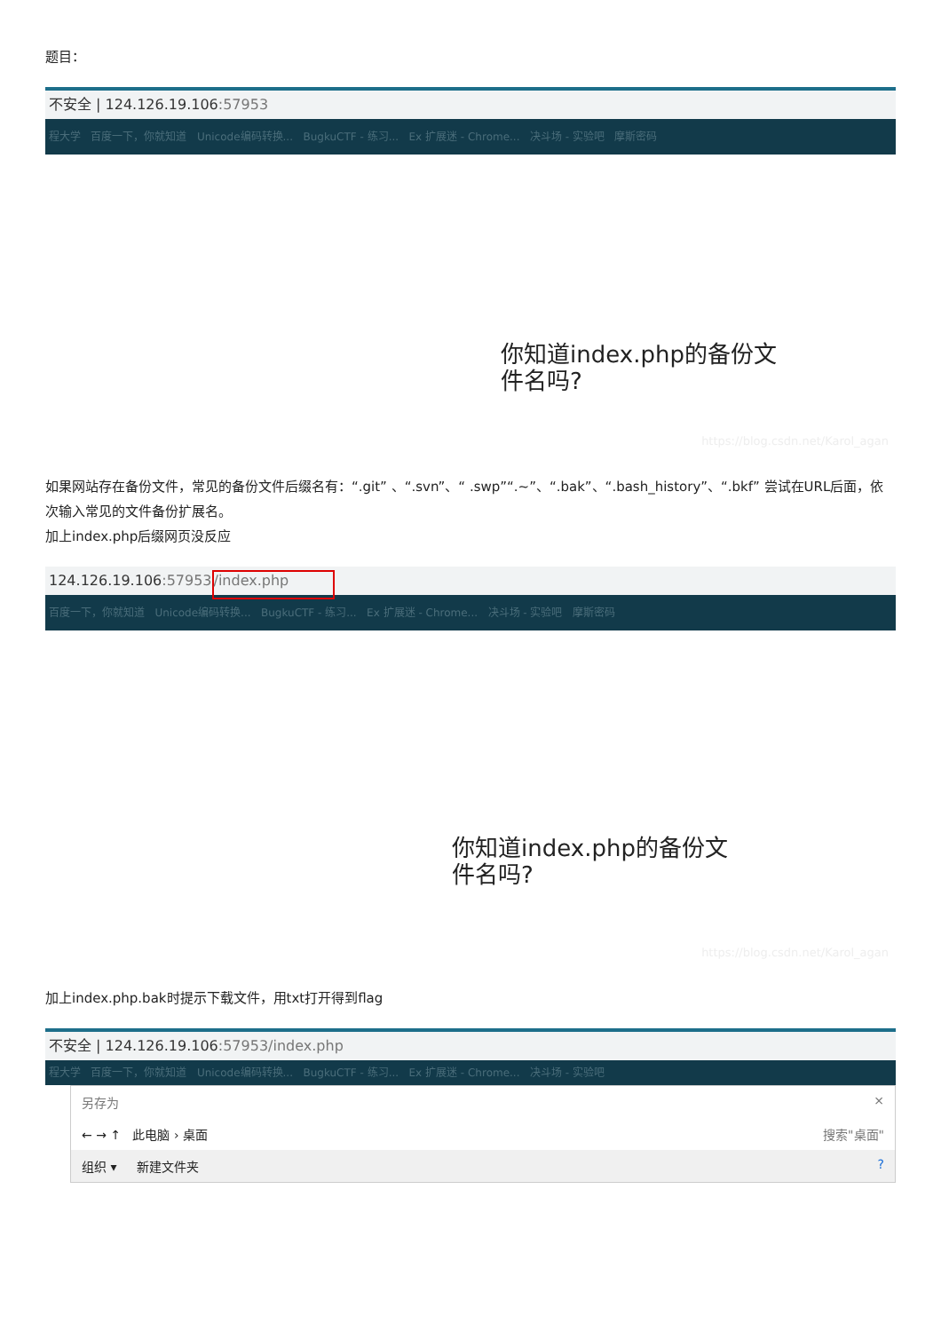题目：
不安全 | 124.126.19.106:57953
程大学 百度一下，你就知道 Unicode编码转换... BugkuCTF - 练习... Ex 扩展迷 - Chrome... 决斗场 - 实验吧 摩斯密码
你知道index.php的备份文
件名吗?
https://blog.csdn.net/Karol_agan
如果网站存在备份文件，常见的备份文件后缀名有：“.git” 、“.svn”、“ .swp”“.~”、“.bak”、“.bash_history”、“.bkf” 尝试在URL后面，依次输入常见的文件备份扩展名。
加上index.php后缀网页没反应
124.126.19.106:57953/index.php
百度一下，你就知道 Unicode编码转换... BugkuCTF - 练习... Ex 扩展迷 - Chrome... 决斗场 - 实验吧 摩斯密码
你知道index.php的备份文
件名吗?
https://blog.csdn.net/Karol_agan
加上index.php.bak时提示下载文件，用txt打开得到flag
不安全 | 124.126.19.106:57953/index.php
程大学 百度一下，你就知道 Unicode编码转换... BugkuCTF - 练习... Ex 扩展迷 - Chrome... 决斗场 - 实验吧
另存为 ×
← → ↑ 此电脑 › 桌面 搜索"桌面"
组织 ▾ 新建文件夹 ?